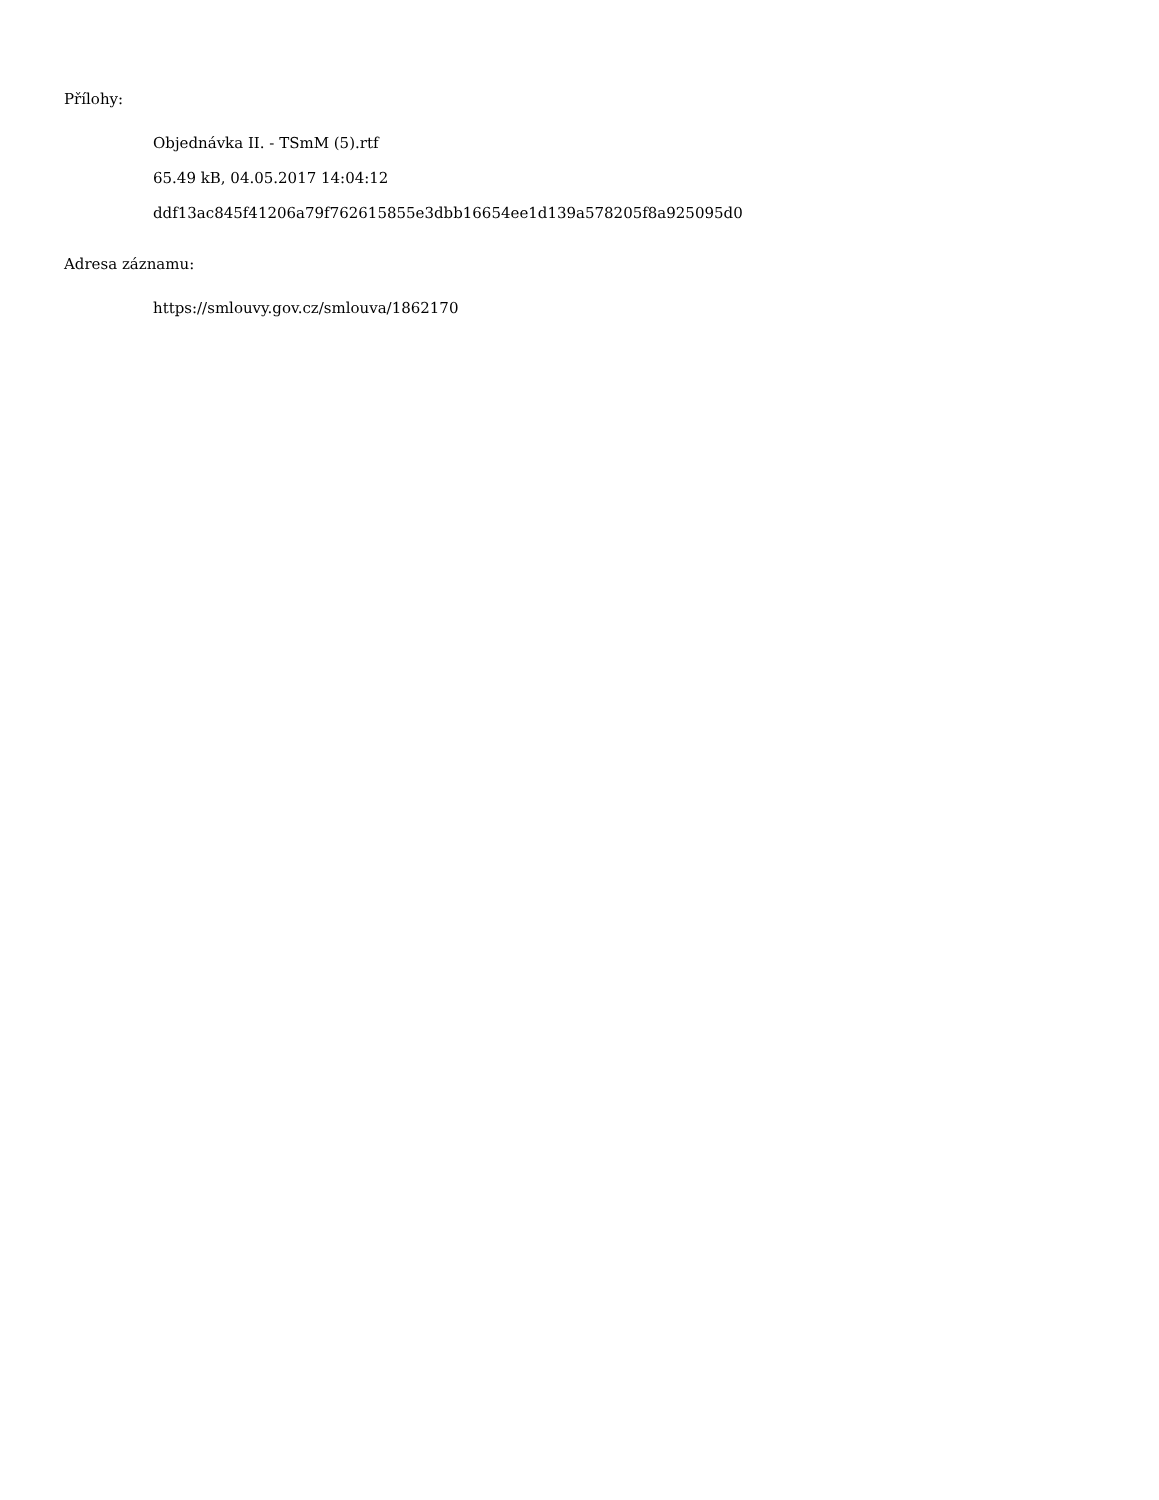Přílohy:
Objednávka II. - TSmM (5).rtf
65.49 kB, 04.05.2017 14:04:12
ddf13ac845f41206a79f762615855e3dbb16654ee1d139a578205f8a925095d0
Adresa záznamu:
https://smlouvy.gov.cz/smlouva/1862170